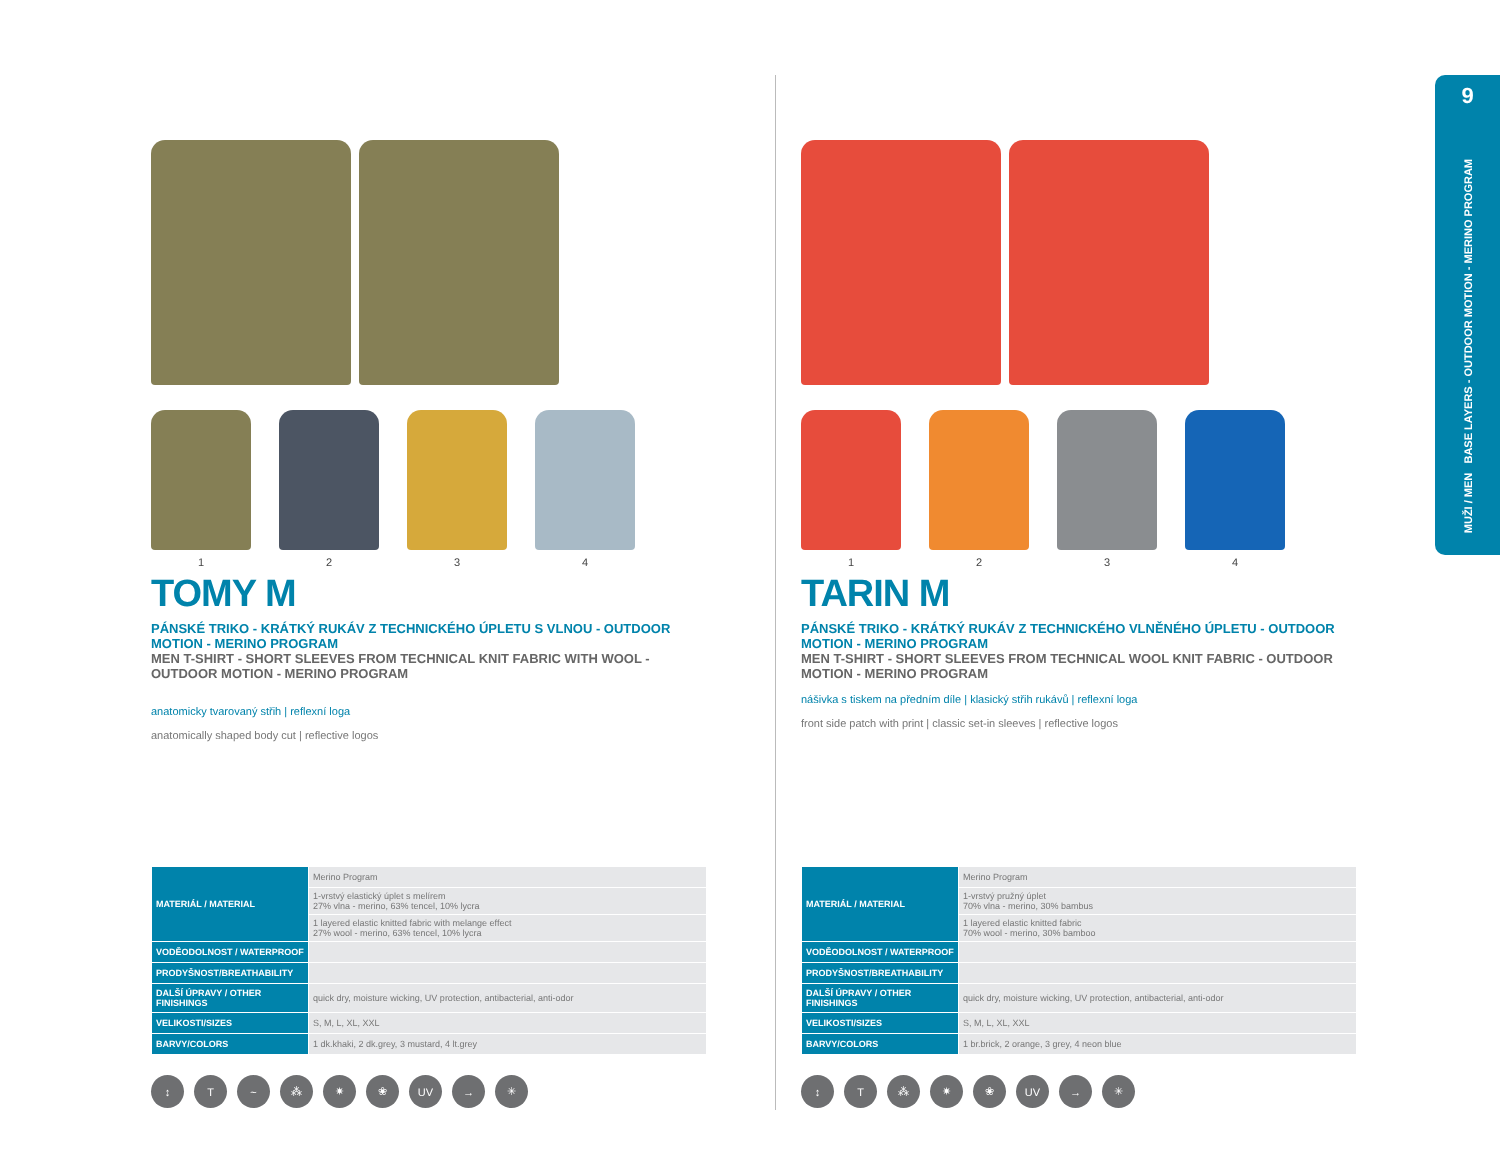9
MUŽI / MEN BASE LAYERS - OUTDOOR MOTION - MERINO PROGRAM
1 2 3 4
TOMY M
PÁNSKÉ TRIKO - KRÁTKÝ RUKÁV Z TECHNICKÉHO ÚPLETU S VLNOU - OUTDOOR MOTION - MERINO PROGRAM
MEN T-SHIRT - SHORT SLEEVES FROM TECHNICAL KNIT FABRIC WITH WOOL - OUTDOOR MOTION - MERINO PROGRAM
anatomicky tvarovaný střih | reflexní loga
anatomically shaped body cut | reflective logos
| MATERIÁL / MATERIAL | Merino Program |
| | 1-vrstvý elastický úplet s melírem 27% vlna - merino, 63% tencel, 10% lycra |
| | 1 layered elastic knitted fabric with melange effect 27% wool - merino, 63% tencel, 10% lycra |
| VODĚODOLNOST / WATERPROOF | |
| PRODYŠNOST/BREATHABILITY | |
| DALŠÍ ÚPRAVY / OTHER FINISHINGS | quick dry, moisture wicking, UV protection, antibacterial, anti-odor |
| VELIKOSTI/SIZES | S, M, L, XL, XXL |
| BARVY/COLORS | 1 dk.khaki, 2 dk.grey, 3 mustard, 4 lt.grey |
↕ T ~ ⁂ ✷ ❀ UV → ✳
1 2 3 4
TARIN M
PÁNSKÉ TRIKO - KRÁTKÝ RUKÁV Z TECHNICKÉHO VLNĚNÉHO ÚPLETU - OUTDOOR MOTION - MERINO PROGRAM
MEN T-SHIRT - SHORT SLEEVES FROM TECHNICAL WOOL KNIT FABRIC - OUTDOOR MOTION - MERINO PROGRAM
nášivka s tiskem na předním díle | klasický střih rukávů | reflexní loga
front side patch with print | classic set-in sleeves | reflective logos
| MATERIÁL / MATERIAL | Merino Program |
| | 1-vrstvý pružný úplet 70% vlna - merino, 30% bambus |
| | 1 layered elastic knitted fabric 70% wool - merino, 30% bamboo |
| VODĚODOLNOST / WATERPROOF | |
| PRODYŠNOST/BREATHABILITY | |
| DALŠÍ ÚPRAVY / OTHER FINISHINGS | quick dry, moisture wicking, UV protection, antibacterial, anti-odor |
| VELIKOSTI/SIZES | S, M, L, XL, XXL |
| BARVY/COLORS | 1 br.brick, 2 orange, 3 grey, 4 neon blue |
↕ T ⁂ ✷ ❀ UV → ✳